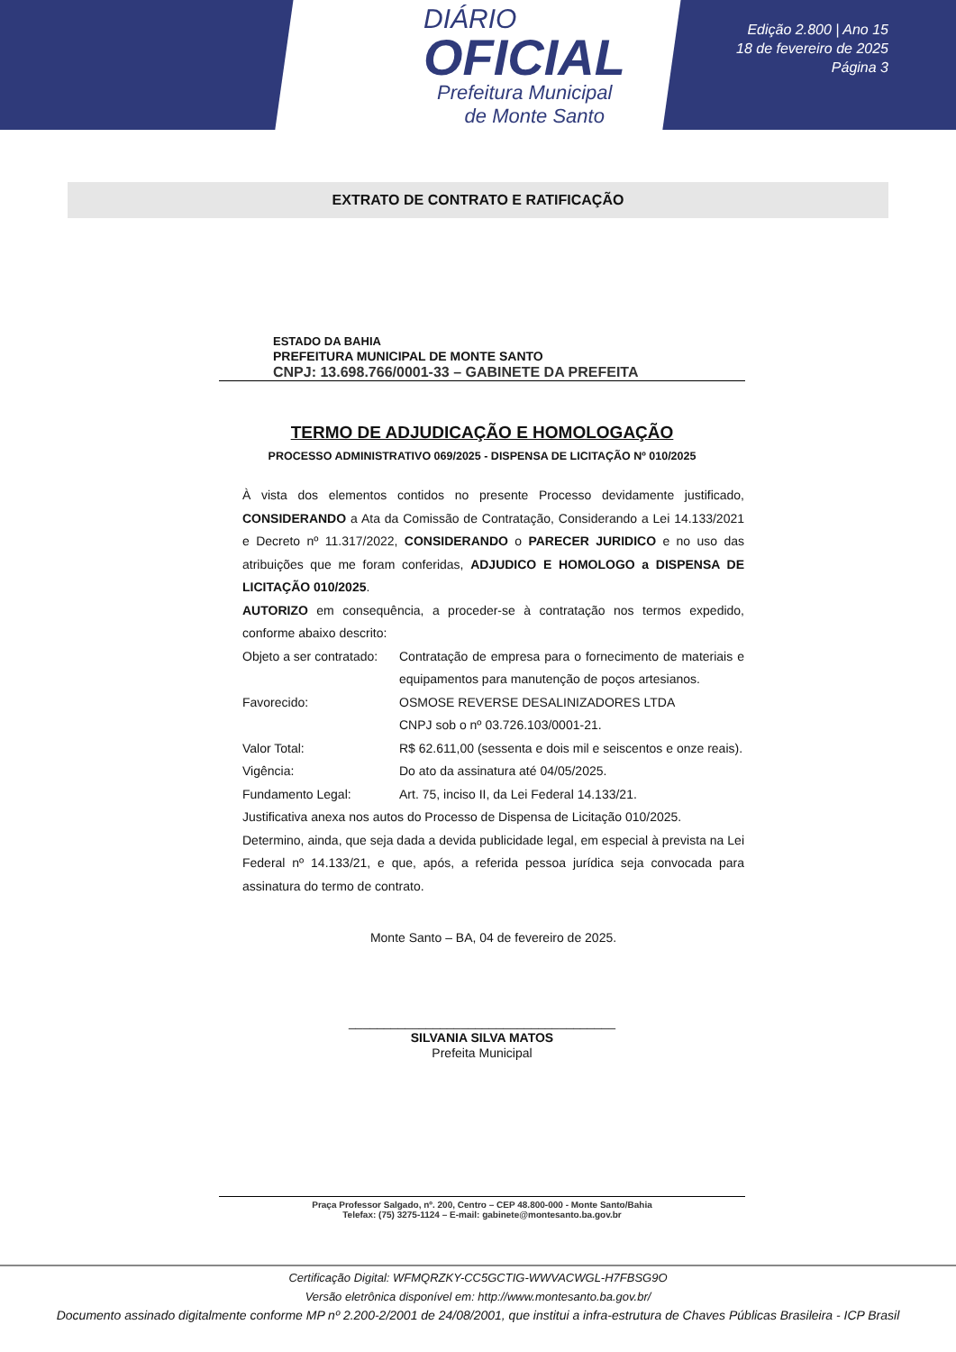DIÁRIO
OFICIAL
Prefeitura Municipal
de Monte Santo
Edição 2.800 | Ano 15
18 de fevereiro de 2025
Página 3
EXTRATO DE CONTRATO E RATIFICAÇÃO
ESTADO DA BAHIA
PREFEITURA MUNICIPAL DE MONTE SANTO
CNPJ: 13.698.766/0001-33 – GABINETE DA PREFEITA
TERMO DE ADJUDICAÇÃO E HOMOLOGAÇÃO
PROCESSO ADMINISTRATIVO 069/2025 - DISPENSA DE LICITAÇÃO Nº 010/2025
À vista dos elementos contidos no presente Processo devidamente justificado, CONSIDERANDO a Ata da Comissão de Contratação, Considerando a Lei 14.133/2021 e Decreto nº 11.317/2022, CONSIDERANDO o PARECER JURIDICO e no uso das atribuições que me foram conferidas, ADJUDICO E HOMOLOGO a DISPENSA DE LICITAÇÃO 010/2025.
AUTORIZO em consequência, a proceder-se à contratação nos termos expedido, conforme abaixo descrito:
Objeto a ser contratado:
Contratação de empresa para o fornecimento de materiais e equipamentos para manutenção de poços artesianos.
Favorecido: OSMOSE REVERSE DESALINIZADORES LTDA
CNPJ sob o nº 03.726.103/0001-21.
Valor Total: R$ 62.611,00 (sessenta e dois mil e seiscentos e onze reais).
Vigência: Do ato da assinatura até 04/05/2025.
Fundamento Legal: Art. 75, inciso II, da Lei Federal 14.133/21.
Justificativa anexa nos autos do Processo de Dispensa de Licitação 010/2025.
Determino, ainda, que seja dada a devida publicidade legal, em especial à prevista na Lei Federal nº 14.133/21, e que, após, a referida pessoa jurídica seja convocada para assinatura do termo de contrato.
Monte Santo – BA, 04 de fevereiro de 2025.
______________________________________
SILVANIA SILVA MATOS
Prefeita Municipal
Praça Professor Salgado, nº. 200, Centro – CEP 48.800-000 - Monte Santo/Bahia
Telefax: (75) 3275-1124 – E-mail: gabinete@montesanto.ba.gov.br
Certificação Digital: WFMQRZKY-CC5GCTIG-WWVACWGL-H7FBSG9O
Versão eletrônica disponível em: http://www.montesanto.ba.gov.br/
Documento assinado digitalmente conforme MP nº 2.200-2/2001 de 24/08/2001, que institui a infra-estrutura de Chaves Públicas Brasileira - ICP Brasil